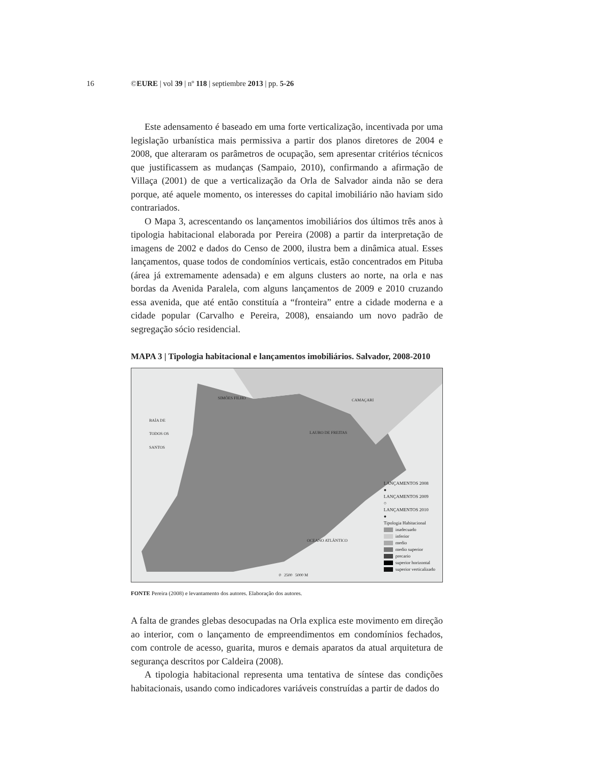16 ©EURE | vol 39 | nº 118 | septiembre 2013 | pp. 5-26
Este adensamento é baseado em uma forte verticalização, incentivada por uma legislação urbanística mais permissiva a partir dos planos diretores de 2004 e 2008, que alteraram os parâmetros de ocupação, sem apresentar critérios técnicos que justificassem as mudanças (Sampaio, 2010), confirmando a afirmação de Villaça (2001) de que a verticalização da Orla de Salvador ainda não se dera porque, até aquele momento, os interesses do capital imobiliário não haviam sido contrariados.
O Mapa 3, acrescentando os lançamentos imobiliários dos últimos três anos à tipologia habitacional elaborada por Pereira (2008) a partir da interpretação de imagens de 2002 e dados do Censo de 2000, ilustra bem a dinâmica atual. Esses lançamentos, quase todos de condomínios verticais, estão concentrados em Pituba (área já extremamente adensada) e em alguns clusters ao norte, na orla e nas bordas da Avenida Paralela, com alguns lançamentos de 2009 e 2010 cruzando essa avenida, que até então constituía a “fronteira” entre a cidade moderna e a cidade popular (Carvalho e Pereira, 2008), ensaiando um novo padrão de segregação sócio residencial.
MAPA 3 | Tipologia habitacional e lançamentos imobiliários. Salvador, 2008-2010
SIMÕES FILHO CAMAÇARI
BAÍA DE
TODOS OS
SANTOS
LAURO DE FREITAS
OCEANO ATLÂNTICO
0 2500 5000 M
LANÇAMENTOS 2008
●
LANÇAMENTOS 2009
○
LANÇAMENTOS 2010
●
Tipologia Habitacional
inadecuado
inferior
medio
medio superior
precario
superior horizontal
superior verticalizado
FONTE Pereira (2008) e levantamento dos autores. Elaboração dos autores.
A falta de grandes glebas desocupadas na Orla explica este movimento em direção ao interior, com o lançamento de empreendimentos em condomínios fechados, com controle de acesso, guarita, muros e demais aparatos da atual arquitetura de segurança descritos por Caldeira (2008).
A tipologia habitacional representa uma tentativa de síntese das condições habitacionais, usando como indicadores variáveis construídas a partir de dados do